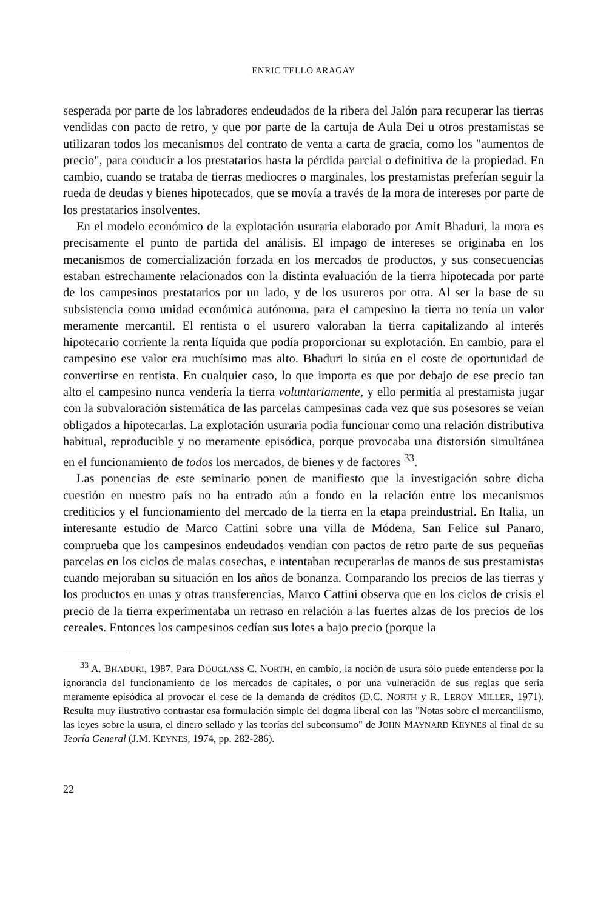ENRIC TELLO ARAGAY
sesperada por parte de los labradores endeudados de la ribera del Jalón para recuperar las tierras vendidas con pacto de retro, y que por parte de la cartuja de Aula Dei u otros prestamistas se utilizaran todos los mecanismos del contrato de venta a carta de gracia, como los "aumentos de precio", para conducir a los prestatarios hasta la pérdida parcial o definitiva de la propiedad. En cambio, cuando se trataba de tierras mediocres o marginales, los prestamistas preferían seguir la rueda de deudas y bienes hipotecados, que se movía a través de la mora de intereses por parte de los prestatarios insolventes.
En el modelo económico de la explotación usuraria elaborado por Amit Bhaduri, la mora es precisamente el punto de partida del análisis. El impago de intereses se originaba en los mecanismos de comercialización forzada en los mercados de productos, y sus consecuencias estaban estrechamente relacionados con la distinta evaluación de la tierra hipotecada por parte de los campesinos prestatarios por un lado, y de los usureros por otra. Al ser la base de su subsistencia como unidad económica autónoma, para el campesino la tierra no tenía un valor meramente mercantil. El rentista o el usurero valoraban la tierra capitalizando al interés hipotecario corriente la renta líquida que podía proporcionar su explotación. En cambio, para el campesino ese valor era muchísimo mas alto. Bhaduri lo sitúa en el coste de oportunidad de convertirse en rentista. En cualquier caso, lo que importa es que por debajo de ese precio tan alto el campesino nunca vendería la tierra voluntariamente, y ello permitía al prestamista jugar con la subvaloración sistemática de las parcelas campesinas cada vez que sus posesores se veían obligados a hipotecarlas. La explotación usuraria podia funcionar como una relación distributiva habitual, reproducible y no meramente episódica, porque provocaba una distorsión simultánea en el funcionamiento de todos los mercados, de bienes y de factores <sup>33</sup>.
Las ponencias de este seminario ponen de manifiesto que la investigación sobre dicha cuestión en nuestro país no ha entrado aún a fondo en la relación entre los mecanismos crediticios y el funcionamiento del mercado de la tierra en la etapa preindustrial. En Italia, un interesante estudio de Marco Cattini sobre una villa de Módena, San Felice sul Panaro, comprueba que los campesinos endeudados vendían con pactos de retro parte de sus pequeñas parcelas en los ciclos de malas cosechas, e intentaban recuperarlas de manos de sus prestamistas cuando mejoraban su situación en los años de bonanza. Comparando los precios de las tierras y los productos en unas y otras transferencias, Marco Cattini observa que en los ciclos de crisis el precio de la tierra experimentaba un retraso en relación a las fuertes alzas de los precios de los cereales. Entonces los campesinos cedían sus lotes a bajo precio (porque la
<sup>33</sup> A. BHADURI, 1987. Para DOUGLASS C. NORTH, en cambio, la noción de usura sólo puede entenderse por la ignorancia del funcionamiento de los mercados de capitales, o por una vulneración de sus reglas que sería meramente episódica al provocar el cese de la demanda de créditos (D.C. NORTH y R. LEROY MILLER, 1971). Resulta muy ilustrativo contrastar esa formulación simple del dogma liberal con las "Notas sobre el mercantilismo, las leyes sobre la usura, el dinero sellado y las teorías del subconsumo" de JOHN MAYNARD KEYNES al final de su Teoría General (J.M. KEYNES, 1974, pp. 282-286).
22